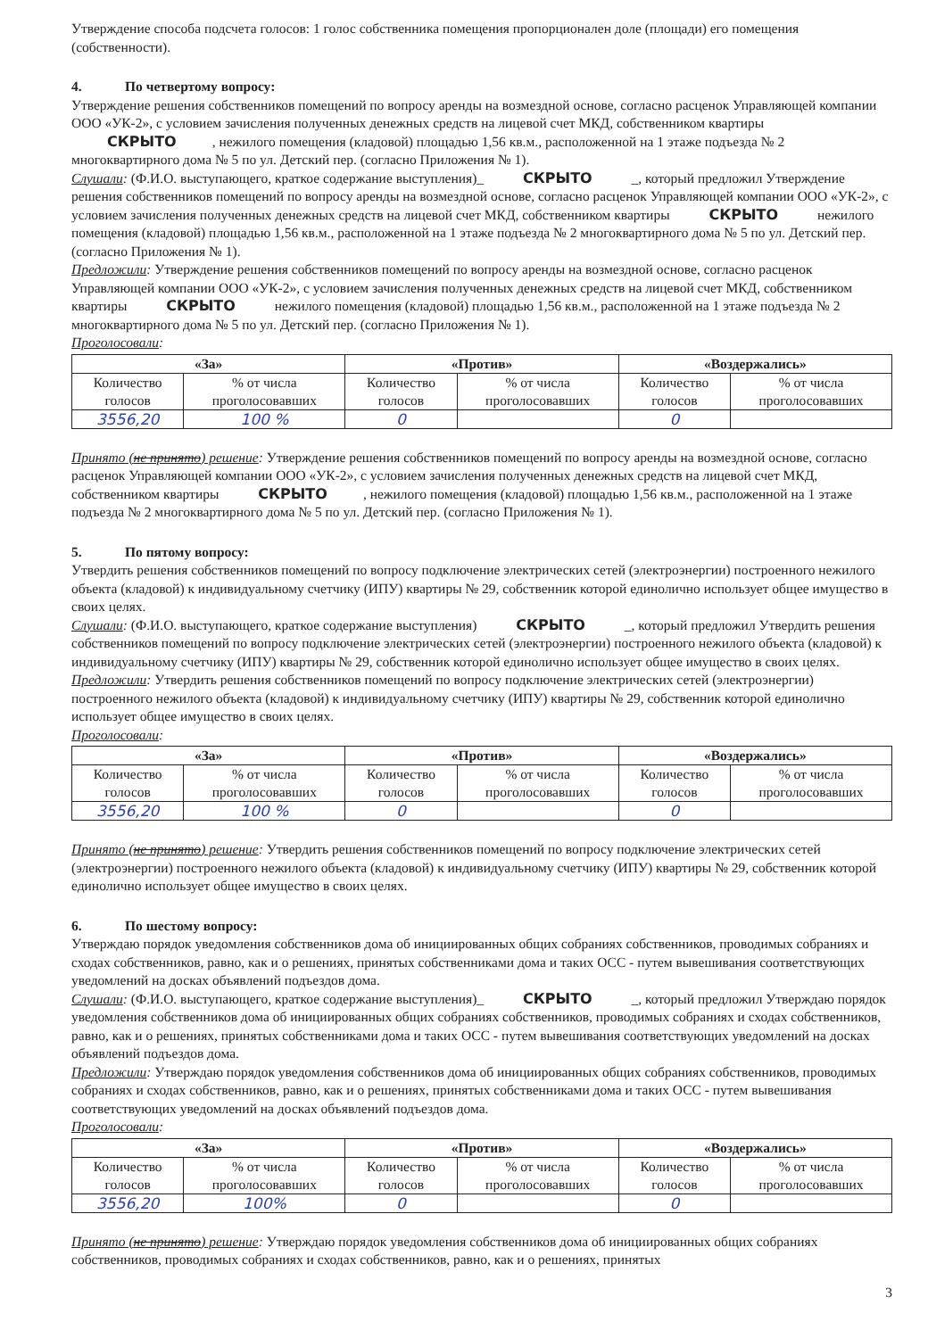Утверждение способа подсчета голосов: 1 голос собственника помещения пропорционален доле (площади) его помещения (собственности).
4. По четвертому вопросу:
Утверждение решения собственников помещений по вопросу аренды на возмездной основе, согласно расценок Управляющей компании ООО «УК-2», с условием зачисления полученных денежных средств на лицевой счет МКД, собственником квартиры СКРЫТО, нежилого помещения (кладовой) площадью 1,56 кв.м., расположенной на 1 этаже подъезда № 2 многоквартирного дома № 5 по ул. Детский пер. (согласно Приложения № 1).
Слушали: (Ф.И.О. выступающего, краткое содержание выступления)_ СКРЫТО _, который предложил Утверждение решения собственников помещений по вопросу аренды на возмездной основе, согласно расценок Управляющей компании ООО «УК-2», с условием зачисления полученных денежных средств на лицевой счет МКД, собственником квартиры СКРЫТО нежилого помещения (кладовой) площадью 1,56 кв.м., расположенной на 1 этаже подъезда № 2 многоквартирного дома № 5 по ул. Детский пер. (согласно Приложения № 1).
Предложили: Утверждение решения собственников помещений по вопросу аренды на возмездной основе, согласно расценок Управляющей компании ООО «УК-2», с условием зачисления полученных денежных средств на лицевой счет МКД, собственником квартиры СКРЫТО нежилого помещения (кладовой) площадью 1,56 кв.м., расположенной на 1 этаже подъезда № 2 многоквартирного дома № 5 по ул. Детский пер. (согласно Приложения № 1).
Проголосовали:
| «За» | | «Против» | | «Воздержались» | |
| --- | --- | --- | --- | --- | --- |
| Количество голосов | % от числа проголосовавших | Количество голосов | % от числа проголосовавших | Количество голосов | % от числа проголосовавших |
| 3556,20 | 100 % | 0 | | 0 | |
Принято (не принято) решение: Утверждение решения собственников помещений по вопросу аренды на возмездной основе, согласно расценок Управляющей компании ООО «УК-2», с условием зачисления полученных денежных средств на лицевой счет МКД, собственником квартиры СКРЫТО, нежилого помещения (кладовой) площадью 1,56 кв.м., расположенной на 1 этаже подъезда № 2 многоквартирного дома № 5 по ул. Детский пер. (согласно Приложения № 1).
5. По пятому вопросу:
Утвердить решения собственников помещений по вопросу подключение электрических сетей (электроэнергии) построенного нежилого объекта (кладовой) к индивидуальному счетчику (ИПУ) квартиры № 29, собственник которой единолично использует общее имущество в своих целях.
Слушали: (Ф.И.О. выступающего, краткое содержание выступления) СКРЫТО _, который предложил Утвердить решения собственников помещений по вопросу подключение электрических сетей (электроэнергии) построенного нежилого объекта (кладовой) к индивидуальному счетчику (ИПУ) квартиры № 29, собственник которой единолично использует общее имущество в своих целях.
Предложили: Утвердить решения собственников помещений по вопросу подключение электрических сетей (электроэнергии) построенного нежилого объекта (кладовой) к индивидуальному счетчику (ИПУ) квартиры № 29, собственник которой единолично использует общее имущество в своих целях.
Проголосовали:
| «За» | | «Против» | | «Воздержались» | |
| --- | --- | --- | --- | --- | --- |
| Количество голосов | % от числа проголосовавших | Количество голосов | % от числа проголосовавших | Количество голосов | % от числа проголосовавших |
| 3556,20 | 100 % | 0 | | 0 | |
Принято (не принято) решение: Утвердить решения собственников помещений по вопросу подключение электрических сетей (электроэнергии) построенного нежилого объекта (кладовой) к индивидуальному счетчику (ИПУ) квартиры № 29, собственник которой единолично использует общее имущество в своих целях.
6. По шестому вопросу:
Утверждаю порядок уведомления собственников дома об инициированных общих собраниях собственников, проводимых собраниях и сходах собственников, равно, как и о решениях, принятых собственниками дома и таких ОСС - путем вывешивания соответствующих уведомлений на досках объявлений подъездов дома.
Слушали: (Ф.И.О. выступающего, краткое содержание выступления)_ СКРЫТО _, который предложил Утверждаю порядок уведомления собственников дома об инициированных общих собраниях собственников, проводимых собраниях и сходах собственников, равно, как и о решениях, принятых собственниками дома и таких ОСС - путем вывешивания соответствующих уведомлений на досках объявлений подъездов дома.
Предложили: Утверждаю порядок уведомления собственников дома об инициированных общих собраниях собственников, проводимых собраниях и сходах собственников, равно, как и о решениях, принятых собственниками дома и таких ОСС - путем вывешивания соответствующих уведомлений на досках объявлений подъездов дома.
Проголосовали:
| «За» | | «Против» | | «Воздержались» | |
| --- | --- | --- | --- | --- | --- |
| Количество голосов | % от числа проголосовавших | Количество голосов | % от числа проголосовавших | Количество голосов | % от числа проголосовавших |
| 3556,20 | 100% | 0 | | 0 | |
Принято (не принято) решение: Утверждаю порядок уведомления собственников дома об инициированных общих собраниях собственников, проводимых собраниях и сходах собственников, равно, как и о решениях, принятых
3